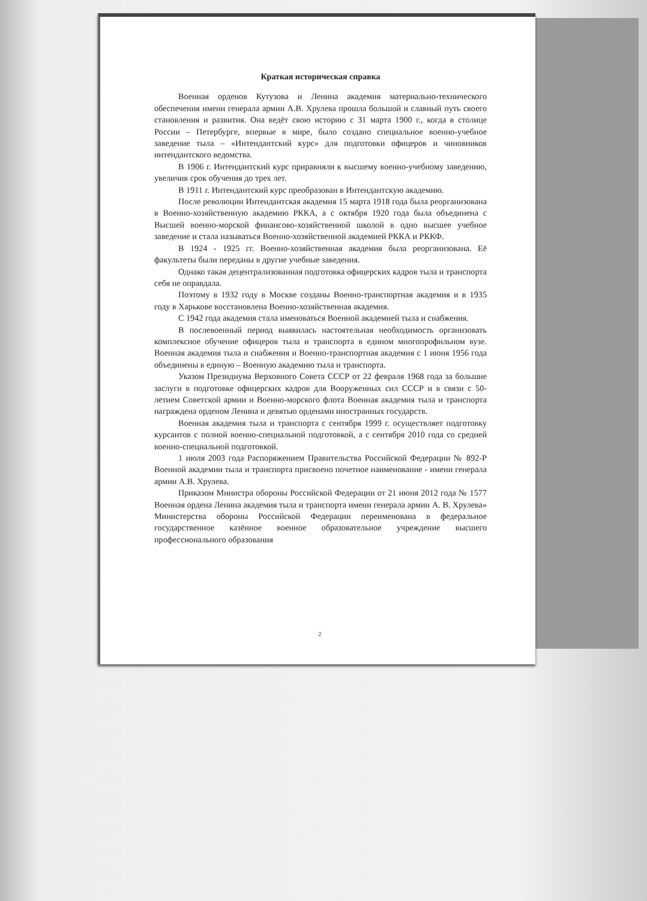Краткая историческая справка
Военная орденов Кутузова и Ленина академия материально-технического обеспечения имени генерала армии А.В. Хрулева прошла большой и славный путь своего становления и развития. Она ведёт свою историю с 31 марта 1900 г., когда в столице России – Петербурге, впервые в мире, было создано специальное военно-учебное заведение тыла – «Интендантский курс» для подготовки офицеров и чиновников интендантского ведомства.
В 1906 г. Интендантский курс приравняли к высшему военно-учебному заведению, увеличив срок обучения до трех лет.
В 1911 г. Интендантский курс преобразован в Интендантскую академию.
После революции Интендантская академия 15 марта 1918 года была реорганизована в Военно-хозяйственную академию РККА, а с октября 1920 года была объединена с Высшей военно-морской финансово-хозяйственной школой в одно высшее учебное заведение и стала называться Военно-хозяйственной академией РККА и РККФ.
В 1924 - 1925 гг. Военно-хозяйственная академия была реорганизована. Её факультеты были переданы в другие учебные заведения.
Однако такая децентрализованная подготовка офицерских кадров тыла и транспорта себя не оправдала.
Поэтому в 1932 году в Москве созданы Военно-транспортная академия и в 1935 году в Харькове восстановлена Военно-хозяйственная академия.
С 1942 года академия стала именоваться Военной академией тыла и снабжения.
В послевоенный период выявилась настоятельная необходимость организовать комплексное обучение офицеров тыла и транспорта в едином многопрофильном вузе. Военная академия тыла и снабжения и Военно-транспортная академия с 1 июня 1956 года объединены в единую – Военную академию тыла и транспорта.
Указом Президиума Верховного Совета СССР от 22 февраля 1968 года за большие заслуги в подготовке офицерских кадров для Вооруженных сил СССР и в связи с 50-летием Советской армии и Военно-морского флота Военная академия тыла и транспорта награждена орденом Ленина и девятью орденами иностранных государств.
Военная академия тыла и транспорта с сентября 1999 г. осуществляет подготовку курсантов с полной военно-специальной подготовкой, а с сентября 2010 года со средней военно-специальной подготовкой.
1 июля 2003 года Распоряжением Правительства Российской Федерации № 892-Р Военной академии тыла и транспорта присвоено почетное наименование - имени генерала армии А.В. Хрулева.
Приказом Министра обороны Российской Федерации от 21 июня 2012 года № 1577 Военная ордена Ленина академия тыла и транспорта имени генерала армии А. В. Хрулева» Министерства обороны Российской Федерации переименована в федеральное государственное казённое военное образовательное учреждение высшего профессионального образования
2